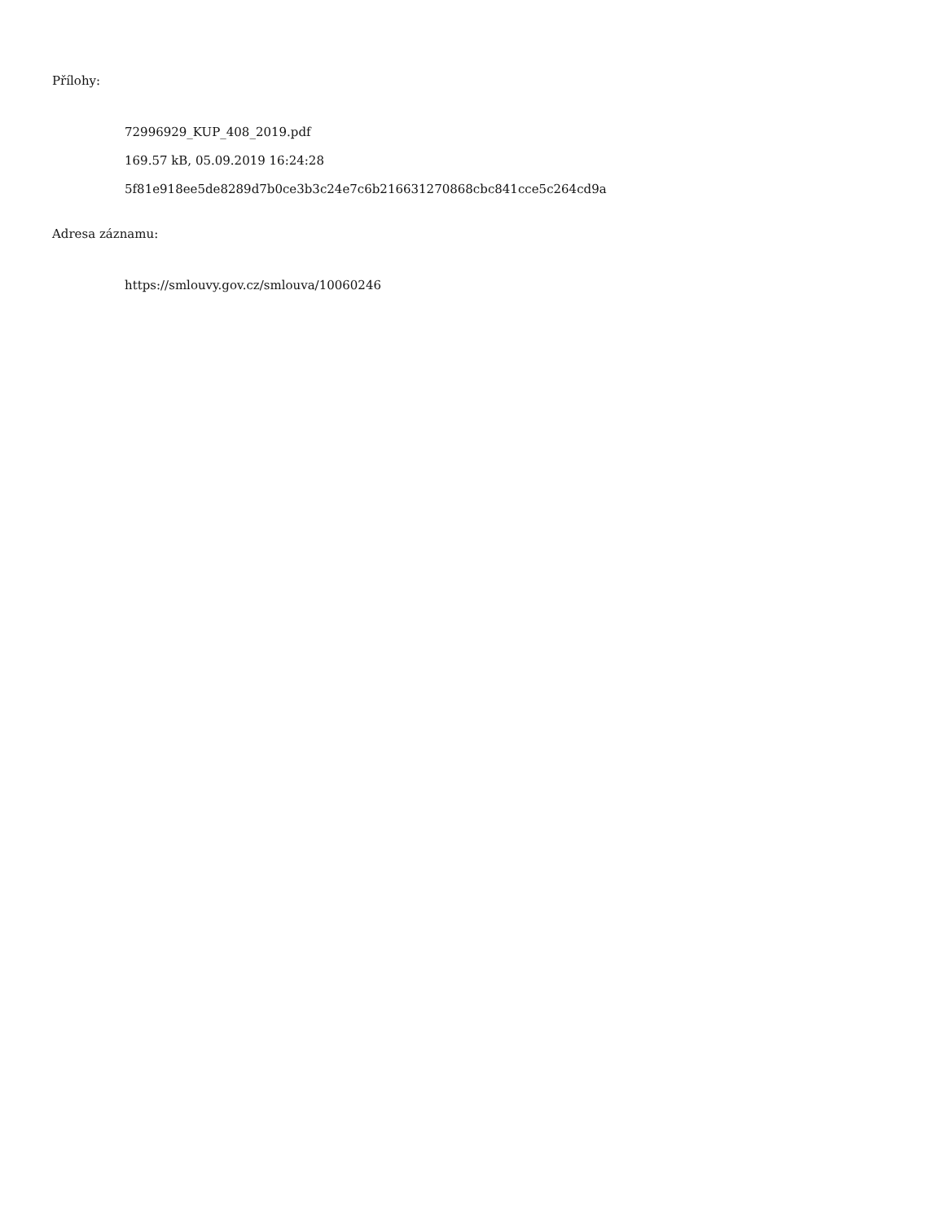Přílohy:
72996929_KUP_408_2019.pdf
169.57 kB, 05.09.2019 16:24:28
5f81e918ee5de8289d7b0ce3b3c24e7c6b216631270868cbc841cce5c264cd9a
Adresa záznamu:
https://smlouvy.gov.cz/smlouva/10060246